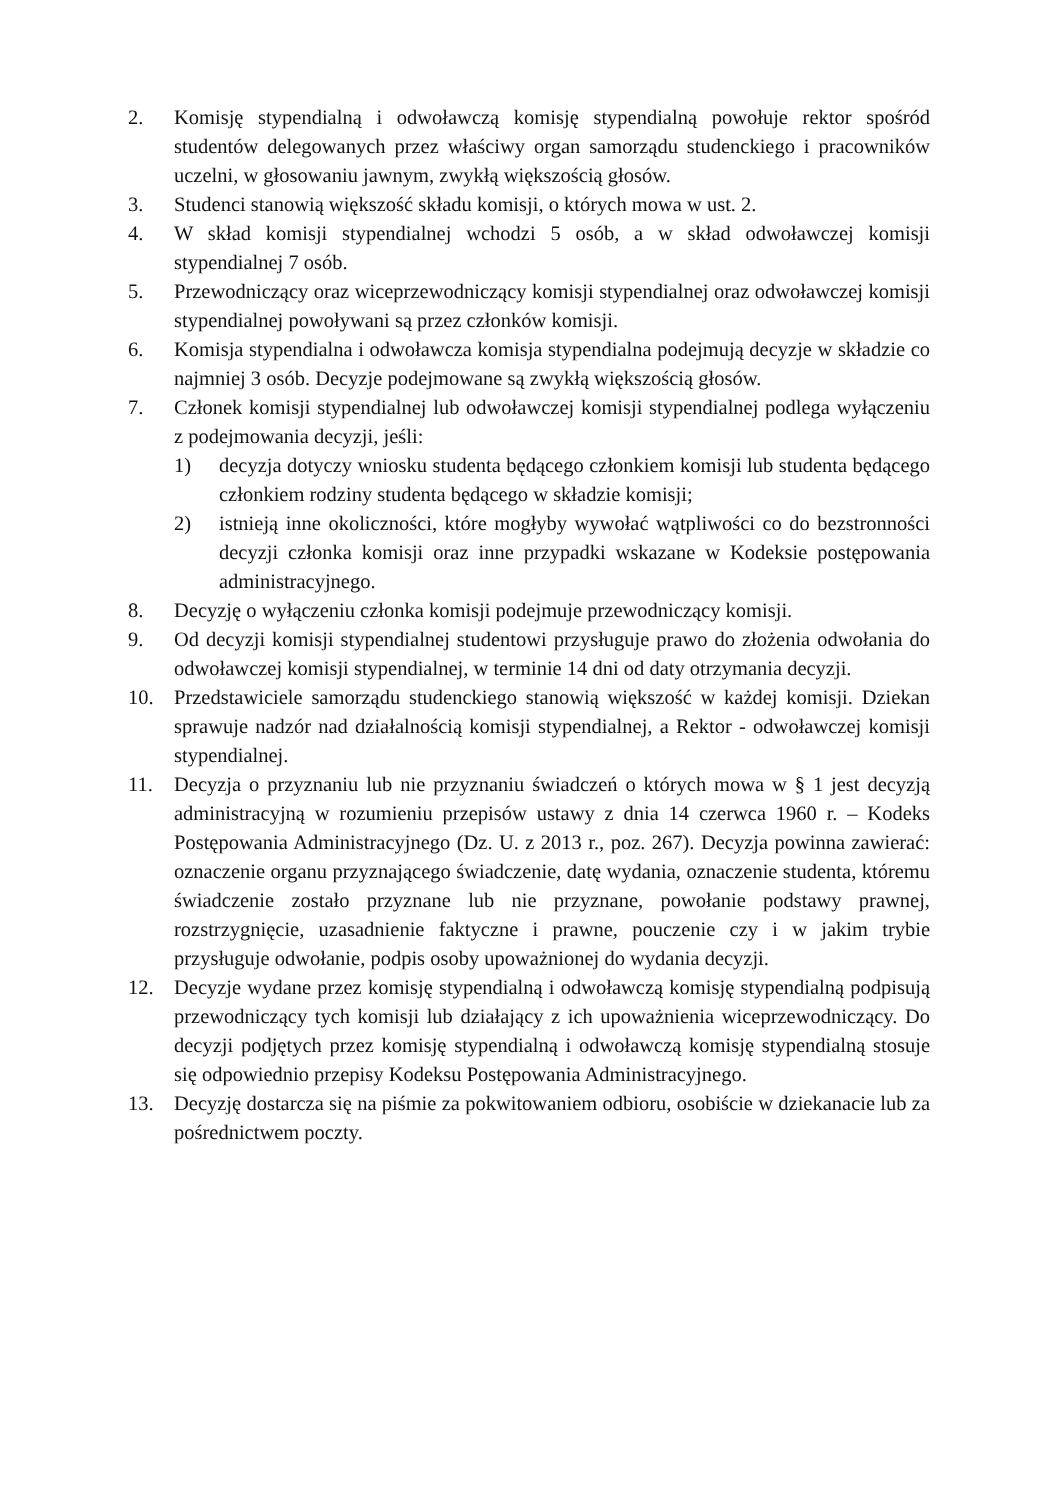2. Komisję stypendialną i odwoławczą komisję stypendialną powołuje rektor spośród studentów delegowanych przez właściwy organ samorządu studenckiego i pracowników uczelni, w głosowaniu jawnym, zwykłą większością głosów.
3. Studenci stanowią większość składu komisji, o których mowa w ust. 2.
4. W skład komisji stypendialnej wchodzi 5 osób, a w skład odwoławczej komisji stypendialnej 7 osób.
5. Przewodniczący oraz wiceprzewodniczący komisji stypendialnej oraz odwoławczej komisji stypendialnej powoływani są przez członków komisji.
6. Komisja stypendialna i odwoławcza komisja stypendialna podejmują decyzje w składzie co najmniej 3 osób. Decyzje podejmowane są zwykłą większością głosów.
7. Członek komisji stypendialnej lub odwoławczej komisji stypendialnej podlega wyłączeniu z podejmowania decyzji, jeśli:
1) decyzja dotyczy wniosku studenta będącego członkiem komisji lub studenta będącego członkiem rodziny studenta będącego w składzie komisji;
2) istnieją inne okoliczności, które mogłyby wywołać wątpliwości co do bezstronności decyzji członka komisji oraz inne przypadki wskazane w Kodeksie postępowania administracyjnego.
8. Decyzję o wyłączeniu członka komisji podejmuje przewodniczący komisji.
9. Od decyzji komisji stypendialnej studentowi przysługuje prawo do złożenia odwołania do odwoławczej komisji stypendialnej, w terminie 14 dni od daty otrzymania decyzji.
10. Przedstawiciele samorządu studenckiego stanowią większość w każdej komisji. Dziekan sprawuje nadzór nad działalnością komisji stypendialnej, a Rektor - odwoławczej komisji stypendialnej.
11. Decyzja o przyznaniu lub nie przyznaniu świadczeń o których mowa w § 1 jest decyzją administracyjną w rozumieniu przepisów ustawy z dnia 14 czerwca 1960 r. – Kodeks Postępowania Administracyjnego (Dz. U. z 2013 r., poz. 267). Decyzja powinna zawierać: oznaczenie organu przyznającego świadczenie, datę wydania, oznaczenie studenta, któremu świadczenie zostało przyznane lub nie przyznane, powołanie podstawy prawnej, rozstrzygnięcie, uzasadnienie faktyczne i prawne, pouczenie czy i w jakim trybie przysługuje odwołanie, podpis osoby upoważnionej do wydania decyzji.
12. Decyzje wydane przez komisję stypendialną i odwoławczą komisję stypendialną podpisują przewodniczący tych komisji lub działający z ich upoważnienia wiceprzewodniczący. Do decyzji podjętych przez komisję stypendialną i odwoławczą komisję stypendialną stosuje się odpowiednio przepisy Kodeksu Postępowania Administracyjnego.
13. Decyzję dostarcza się na piśmie za pokwitowaniem odbioru, osobiście w dziekanacie lub za pośrednictwem poczty.